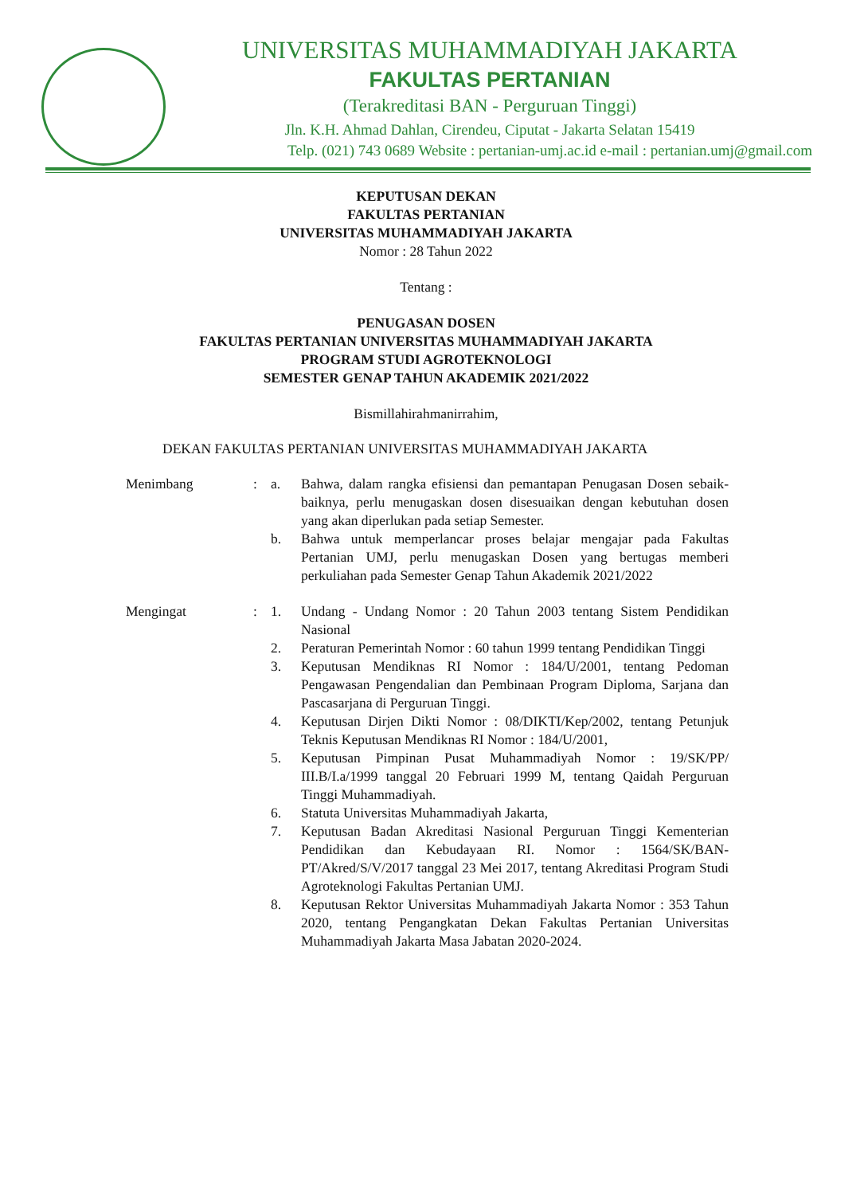UNIVERSITAS MUHAMMADIYAH JAKARTA
FAKULTAS PERTANIAN
(Terakreditasi BAN - Perguruan Tinggi)
Jln. K.H. Ahmad Dahlan, Cirendeu, Ciputat - Jakarta Selatan 15419
Telp. (021) 743 0689 Website : pertanian-umj.ac.id e-mail : pertanian.umj@gmail.com
KEPUTUSAN DEKAN
FAKULTAS PERTANIAN
UNIVERSITAS MUHAMMADIYAH JAKARTA
Nomor : 28 Tahun 2022
Tentang :
PENUGASAN DOSEN
FAKULTAS PERTANIAN UNIVERSITAS MUHAMMADIYAH JAKARTA
PROGRAM STUDI AGROTEKNOLOGI
SEMESTER GENAP TAHUN AKADEMIK 2021/2022
Bismillahirahmanirrahim,
DEKAN FAKULTAS PERTANIAN UNIVERSITAS MUHAMMADIYAH JAKARTA
| Menimbang | : | a. | Bahwa, dalam rangka efisiensi dan pemantapan Penugasan Dosen sebaik-baiknya, perlu menugaskan dosen disesuaikan dengan kebutuhan dosen yang akan diperlukan pada setiap Semester. |
| | | b. | Bahwa untuk memperlancar proses belajar mengajar pada Fakultas Pertanian UMJ, perlu menugaskan Dosen yang bertugas memberi perkuliahan pada Semester Genap Tahun Akademik 2021/2022 |
| Mengingat | : | 1. | Undang - Undang Nomor : 20 Tahun 2003 tentang Sistem Pendidikan Nasional |
| | | 2. | Peraturan Pemerintah Nomor : 60 tahun 1999 tentang Pendidikan Tinggi |
| | | 3. | Keputusan Mendiknas RI Nomor : 184/U/2001, tentang Pedoman Pengawasan Pengendalian dan Pembinaan Program Diploma, Sarjana dan Pascasarjana di Perguruan Tinggi. |
| | | 4. | Keputusan Dirjen Dikti Nomor : 08/DIKTI/Kep/2002, tentang Petunjuk Teknis Keputusan Mendiknas RI Nomor : 184/U/2001, |
| | | 5. | Keputusan Pimpinan Pusat Muhammadiyah Nomor : 19/SK/PP/ III.B/I.a/1999 tanggal 20 Februari 1999 M, tentang Qaidah Perguruan Tinggi Muhammadiyah. |
| | | 6. | Statuta Universitas Muhammadiyah Jakarta, |
| | | 7. | Keputusan Badan Akreditasi Nasional Perguruan Tinggi Kementerian Pendidikan dan Kebudayaan RI. Nomor : 1564/SK/BAN-PT/Akred/S/V/2017 tanggal 23 Mei 2017, tentang Akreditasi Program Studi Agroteknologi Fakultas Pertanian UMJ. |
| | | 8. | Keputusan Rektor Universitas Muhammadiyah Jakarta Nomor : 353 Tahun 2020, tentang Pengangkatan Dekan Fakultas Pertanian Universitas Muhammadiyah Jakarta Masa Jabatan 2020-2024. |